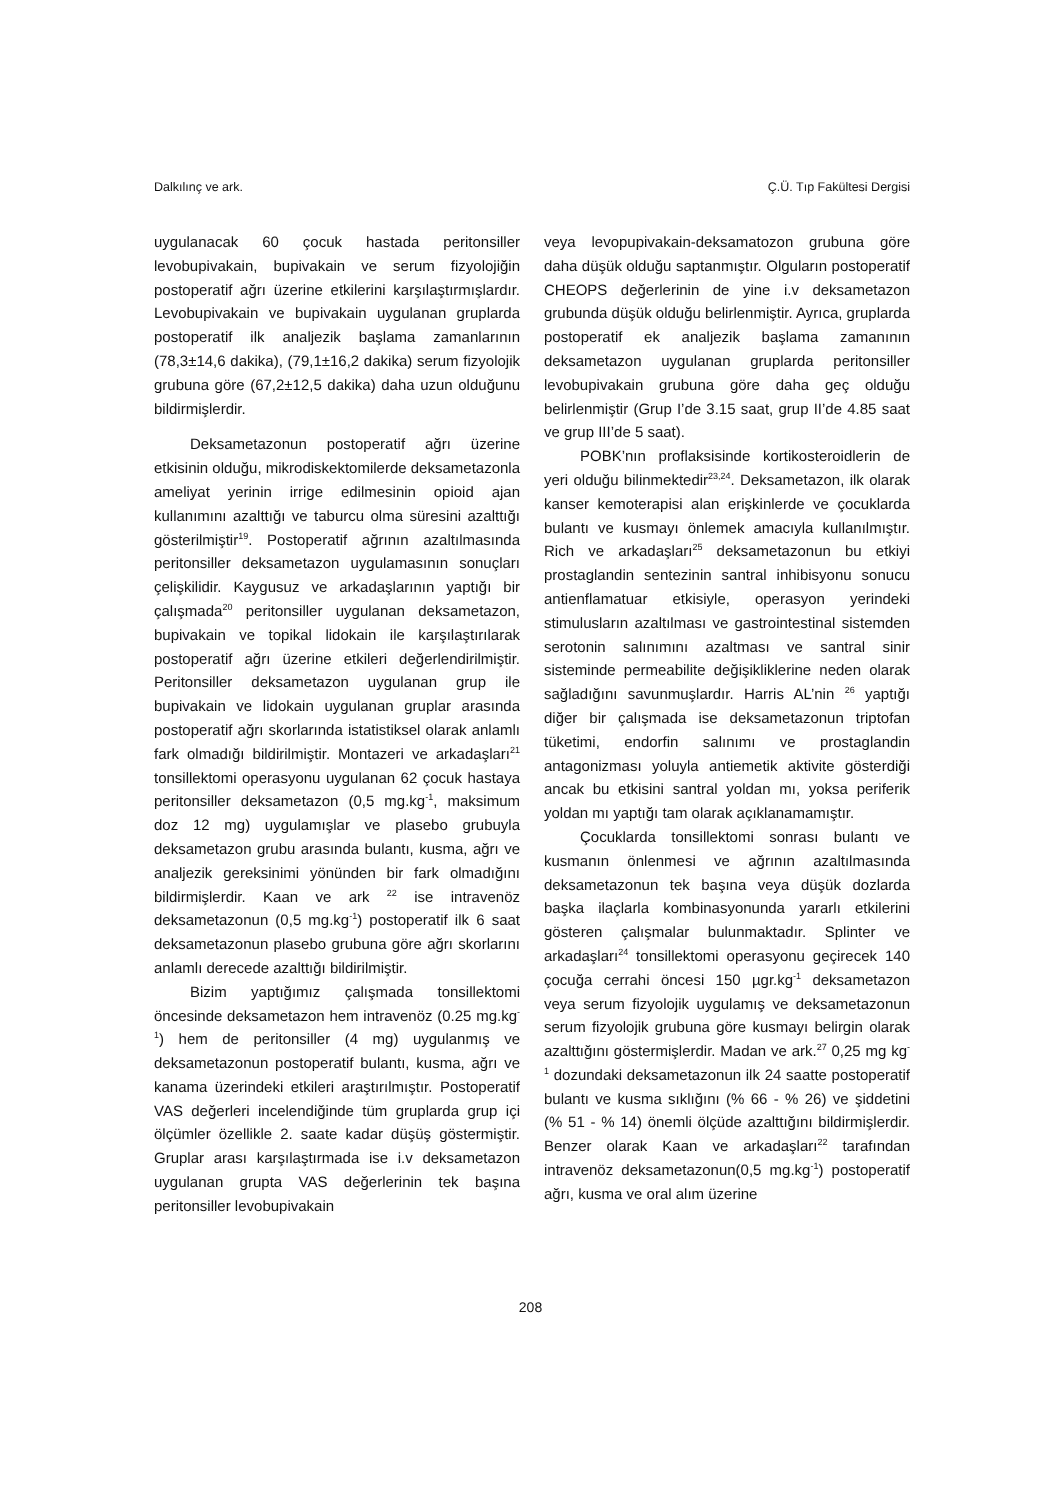Dalkılınç ve ark. Ç.Ü. Tıp Fakültesi Dergisi
uygulanacak 60 çocuk hastada peritonsiller levobupivakain, bupivakain ve serum fizyolojiğin postoperatif ağrı üzerine etkilerini karşılaştırmışlardır. Levobupivakain ve bupivakain uygulanan gruplarda postoperatif ilk analjezik başlama zamanlarının (78,3±14,6 dakika), (79,1±16,2 dakika) serum fizyolojik grubuna göre (67,2±12,5 dakika) daha uzun olduğunu bildirmişlerdir.
Deksametazonun postoperatif ağrı üzerine etkisinin olduğu, mikrodiskektomilerde deksametazonla ameliyat yerinin irrige edilmesinin opioid ajan kullanımını azalttığı ve taburcu olma süresini azalttığı gösterilmiştir<sup>19</sup>. Postoperatif ağrının azaltılmasında peritonsiller deksametazon uygulamasının sonuçları çelişkilidir. Kaygusuz ve arkadaşlarının yaptığı bir çalışmada<sup>20</sup> peritonsiller uygulanan deksametazon, bupivakain ve topikal lidokain ile karşılaştırılarak postoperatif ağrı üzerine etkileri değerlendirilmiştir. Peritonsiller deksametazon uygulanan grup ile bupivakain ve lidokain uygulanan gruplar arasında postoperatif ağrı skorlarında istatistiksel olarak anlamlı fark olmadığı bildirilmiştir. Montazeri ve arkadaşları<sup>21</sup> tonsillektomi operasyonu uygulanan 62 çocuk hastaya peritonsiller deksametazon (0,5 mg.kg<sup>-1</sup>, maksimum doz 12 mg) uygulamışlar ve plasebo grubuyla deksametazon grubu arasında bulantı, kusma, ağrı ve analjezik gereksinimi yönünden bir fark olmadığını bildirmişlerdir. Kaan ve ark <sup>22</sup> ise intravenöz deksametazonun (0,5 mg.kg<sup>-1</sup>) postoperatif ilk 6 saat deksametazonun plasebo grubuna göre ağrı skorlarını anlamlı derecede azalttığı bildirilmiştir.
Bizim yaptığımız çalışmada tonsillektomi öncesinde deksametazon hem intravenöz (0.25 mg.kg<sup>-1</sup>) hem de peritonsiller (4 mg) uygulanmış ve deksametazonun postoperatif bulantı, kusma, ağrı ve kanama üzerindeki etkileri araştırılmıştır. Postoperatif VAS değerleri incelendiğinde tüm gruplarda grup içi ölçümler özellikle 2. saate kadar düşüş göstermiştir. Gruplar arası karşılaştırmada ise i.v deksametazon uygulanan grupta VAS değerlerinin tek başına peritonsiller levobupivakain
veya levopupivakain-deksamatozon grubuna göre daha düşük olduğu saptanmıştır. Olguların postoperatif CHEOPS değerlerinin de yine i.v deksametazon grubunda düşük olduğu belirlenmiştir. Ayrıca, gruplarda postoperatif ek analjezik başlama zamanının deksametazon uygulanan gruplarda peritonsiller levobupivakain grubuna göre daha geç olduğu belirlenmiştir (Grup I’de 3.15 saat, grup II’de 4.85 saat ve grup III’de 5 saat).
POBK’nın proflaksisinde kortikosteroidlerin de yeri olduğu bilinmektedir<sup>23,24</sup>. Deksametazon, ilk olarak kanser kemoterapisi alan erişkinlerde ve çocuklarda bulantı ve kusmayı önlemek amacıyla kullanılmıştır. Rich ve arkadaşları<sup>25</sup> deksametazonun bu etkiyi prostaglandin sentezinin santral inhibisyonu sonucu antienflamatuar etkisiyle, operasyon yerindeki stimulusların azaltılması ve gastrointestinal sistemden serotonin salınımını azaltması ve santral sinir sisteminde permeabilite değişikliklerine neden olarak sağladığını savunmuşlardır. Harris AL’nin <sup>26</sup> yaptığı diğer bir çalışmada ise deksametazonun triptofan tüketimi, endorfin salınımı ve prostaglandin antagonizması yoluyla antiemetik aktivite gösterdiği ancak bu etkisini santral yoldan mı, yoksa periferik yoldan mı yaptığı tam olarak açıklanamamıştır.
Çocuklarda tonsillektomi sonrası bulantı ve kusmanın önlenmesi ve ağrının azaltılmasında deksametazonun tek başına veya düşük dozlarda başka ilaçlarla kombinasyonunda yararlı etkilerini gösteren çalışmalar bulunmaktadır. Splinter ve arkadaşları<sup>24</sup> tonsillektomi operasyonu geçirecek 140 çocuğa cerrahi öncesi 150 µgr.kg<sup>-1</sup> deksametazon veya serum fizyolojik uygulamış ve deksametazonun serum fizyolojik grubuna göre kusmayı belirgin olarak azalttığını göstermişlerdir. Madan ve ark.<sup>27</sup> 0,25 mg kg<sup>-1</sup> dozundaki deksametazonun ilk 24 saatte postoperatif bulantı ve kusma sıklığını (% 66 - % 26) ve şiddetini (% 51 - % 14) önemli ölçüde azalttığını bildirmişlerdir. Benzer olarak Kaan ve arkadaşları<sup>22</sup> tarafından intravenöz deksametazonun(0,5 mg.kg<sup>-1</sup>) postoperatif ağrı, kusma ve oral alım üzerine
208